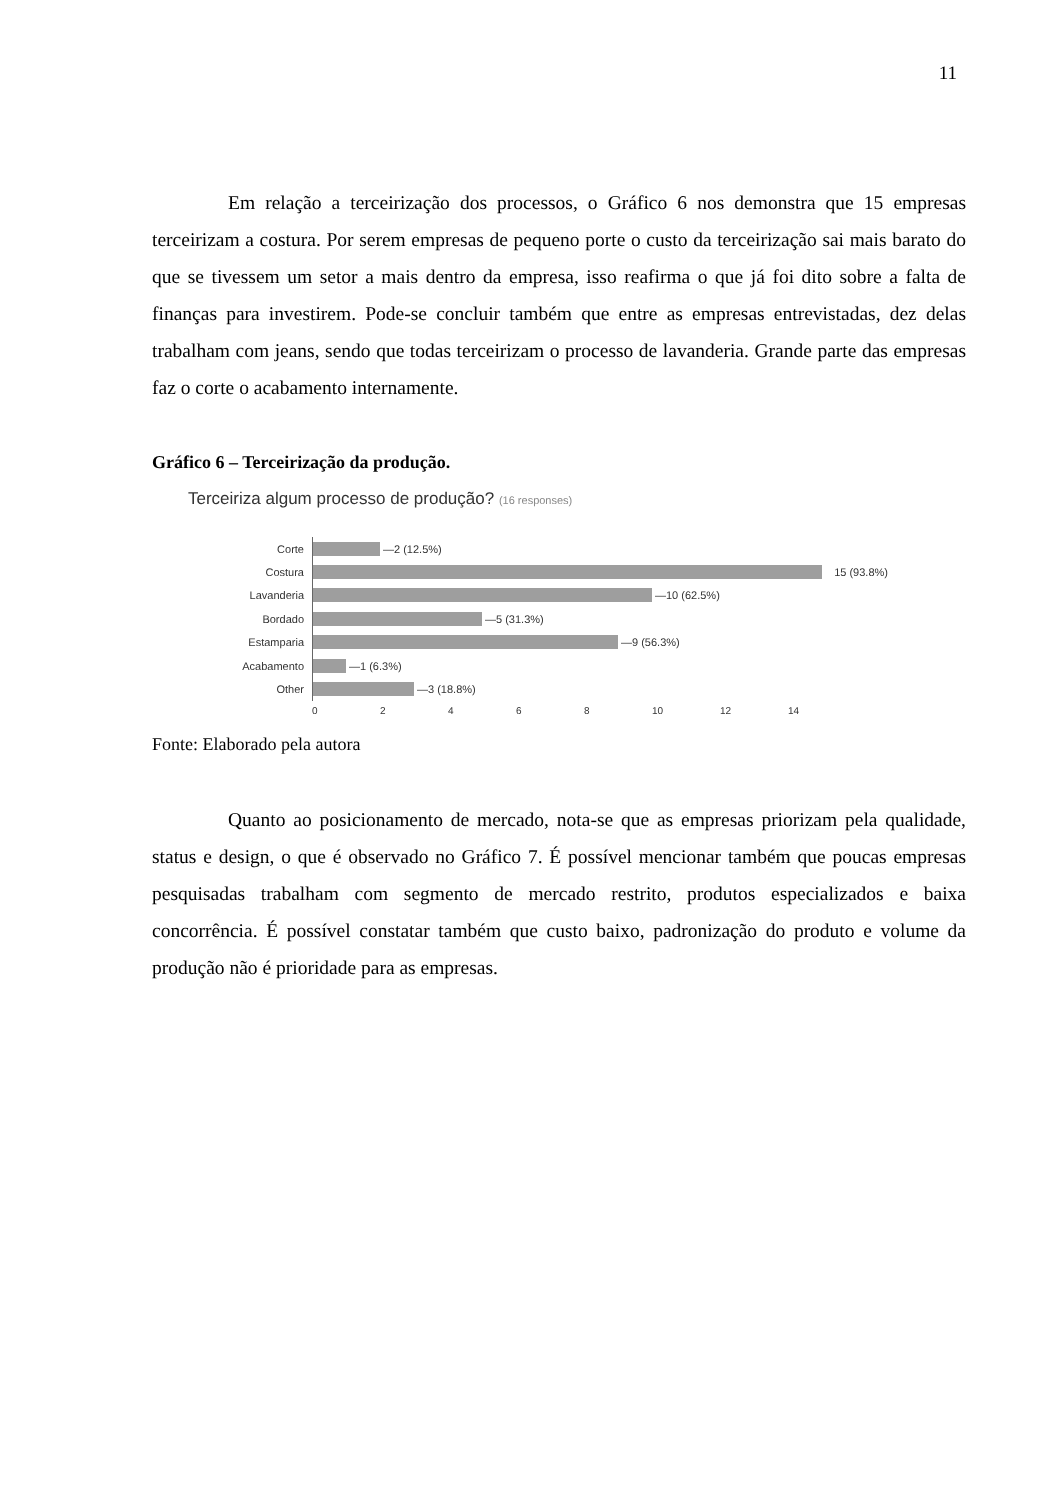11
Em relação a terceirização dos processos, o Gráfico 6 nos demonstra que 15 empresas terceirizam a costura. Por serem empresas de pequeno porte o custo da terceirização sai mais barato do que se tivessem um setor a mais dentro da empresa, isso reafirma o que já foi dito sobre a falta de finanças para investirem. Pode-se concluir também que entre as empresas entrevistadas, dez delas trabalham com jeans, sendo que todas terceirizam o processo de lavanderia. Grande parte das empresas faz o corte o acabamento internamente.
Gráfico 6 – Terceirização da produção.
Terceiriza algum processo de produção? (16 responses)
Corte —2 (12.5%)
Costura 15 (93.8%)
Lavanderia —10 (62.5%)
Bordado —5 (31.3%)
Estamparia —9 (56.3%)
Acabamento —1 (6.3%)
Other —3 (18.8%)
02468 10 12 14
Fonte: Elaborado pela autora
Quanto ao posicionamento de mercado, nota-se que as empresas priorizam pela qualidade, status e design, o que é observado no Gráfico 7. É possível mencionar também que poucas empresas pesquisadas trabalham com segmento de mercado restrito, produtos especializados e baixa concorrência. É possível constatar também que custo baixo, padronização do produto e volume da produção não é prioridade para as empresas.